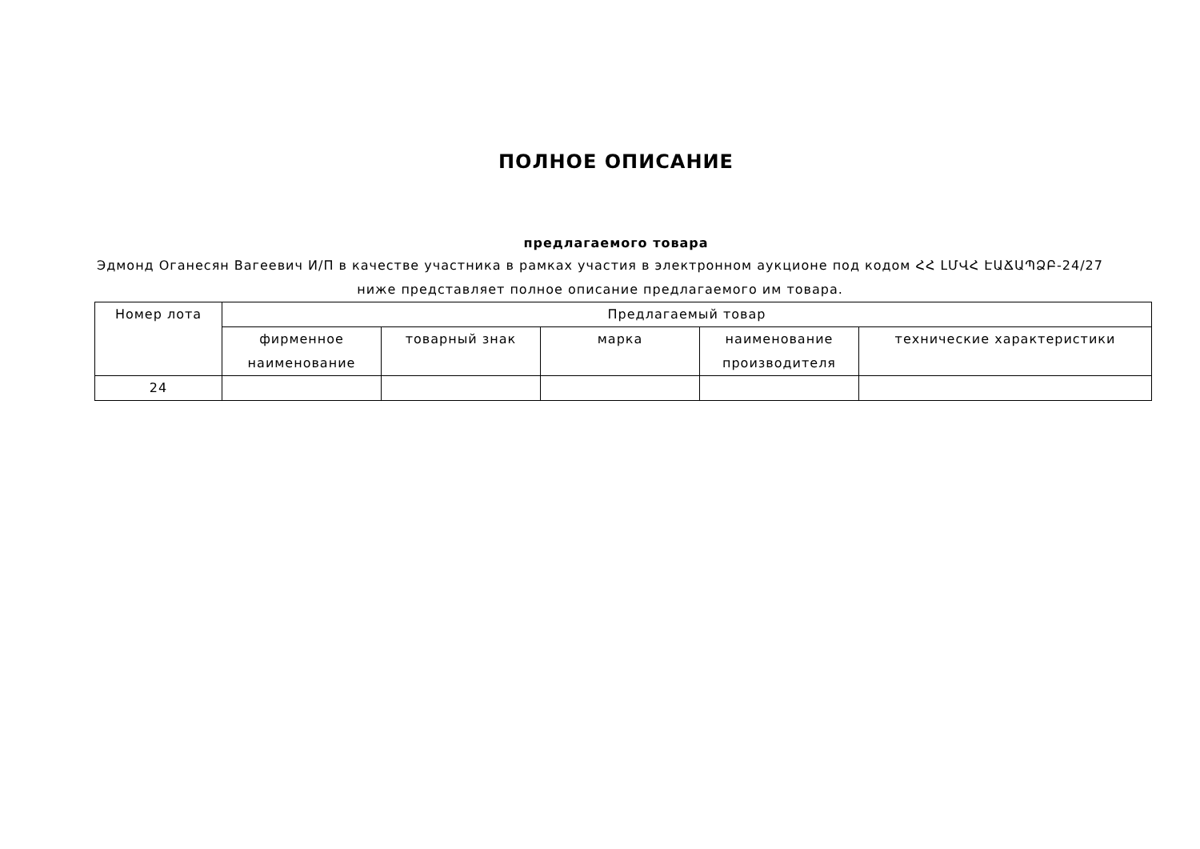ПОЛНОЕ ОПИСАНИЕ
предлагаемого товара
Эдмонд Оганесян Вагеевич И/П в качестве участника в рамках участия в электронном аукционе под кодом ՀՀ ԼՄՎՀ ԷԱՃԱՊՁԲ-24/27 ниже представляет полное описание предлагаемого им товара.
| Номер лота | Предлагаемый товар | | | | |
| --- | --- | --- | --- | --- | --- |
| | фирменное наименование | товарный знак | марка | наименование производителя | технические характеристики |
| 24 | | | | | |